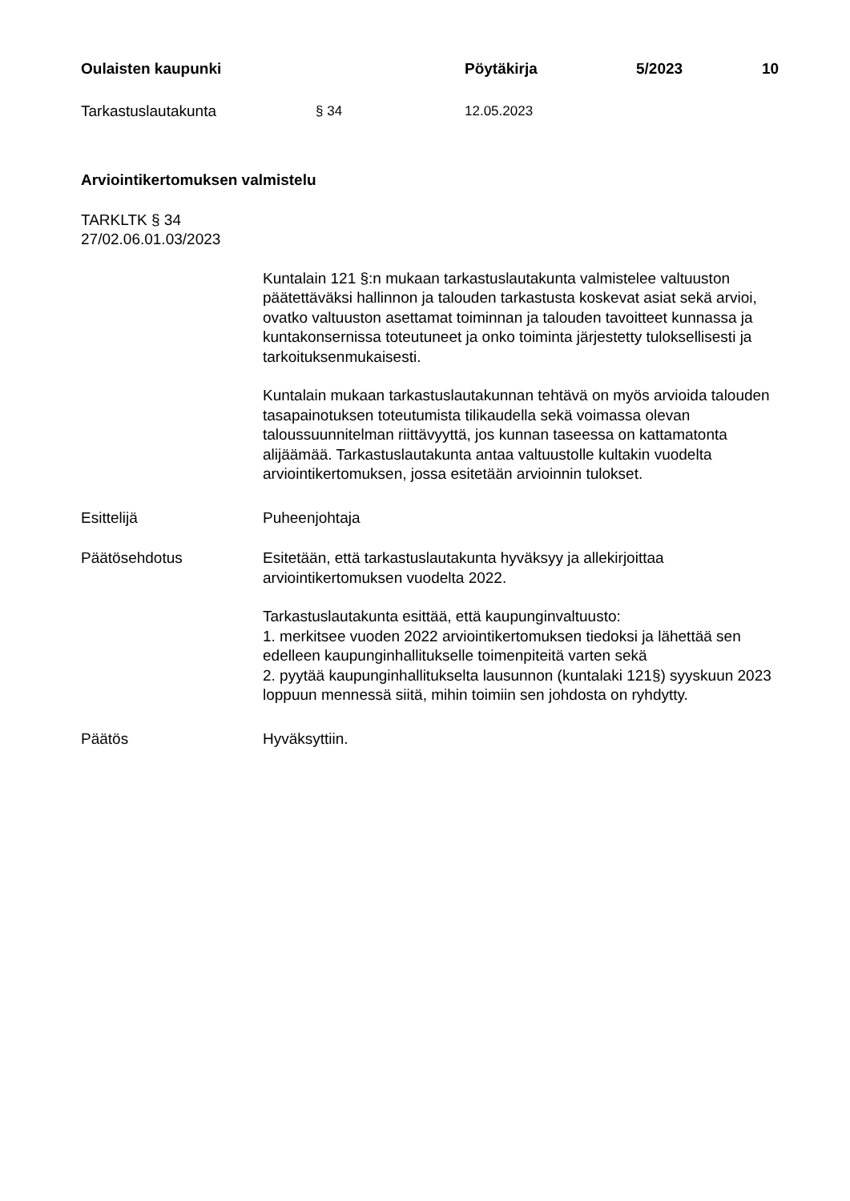Oulaisten kaupunki Pöytäkirja 5/2023 10
Tarkastuslautakunta § 34 12.05.2023
Arviointikertomuksen valmistelu
TARKLTK § 34
27/02.06.01.03/2023
Kuntalain 121 §:n mukaan tarkastuslautakunta valmistelee valtuuston päätettäväksi hallinnon ja talouden tarkastusta koskevat asiat sekä arvioi, ovatko valtuuston asettamat toiminnan ja talouden tavoitteet kunnassa ja kuntakonsernissa toteutuneet ja onko toiminta järjestetty tuloksellisesti ja tarkoituksenmukaisesti.
Kuntalain mukaan tarkastuslautakunnan tehtävä on myös arvioida talouden tasapainotuksen toteutumista tilikaudella sekä voimassa olevan taloussuunnitelman riittävyyttä, jos kunnan taseessa on kattamatonta alijäämää. Tarkastuslautakunta antaa valtuustolle kultakin vuodelta arviointikertomuksen, jossa esitetään arvioinnin tulokset.
Esittelijä Puheenjohtaja
Päätösehdotus Esitetään, että tarkastuslautakunta hyväksyy ja allekirjoittaa arviointikertomuksen vuodelta 2022.
Tarkastuslautakunta esittää, että kaupunginvaltuusto:
1. merkitsee vuoden 2022 arviointikertomuksen tiedoksi ja lähettää sen edelleen kaupunginhallitukselle toimenpiteitä varten sekä
2. pyytää kaupunginhallitukselta lausunnon (kuntalaki 121§) syyskuun 2023 loppuun mennessä siitä, mihin toimiin sen johdosta on ryhdytty.
Päätös Hyväksyttiin.